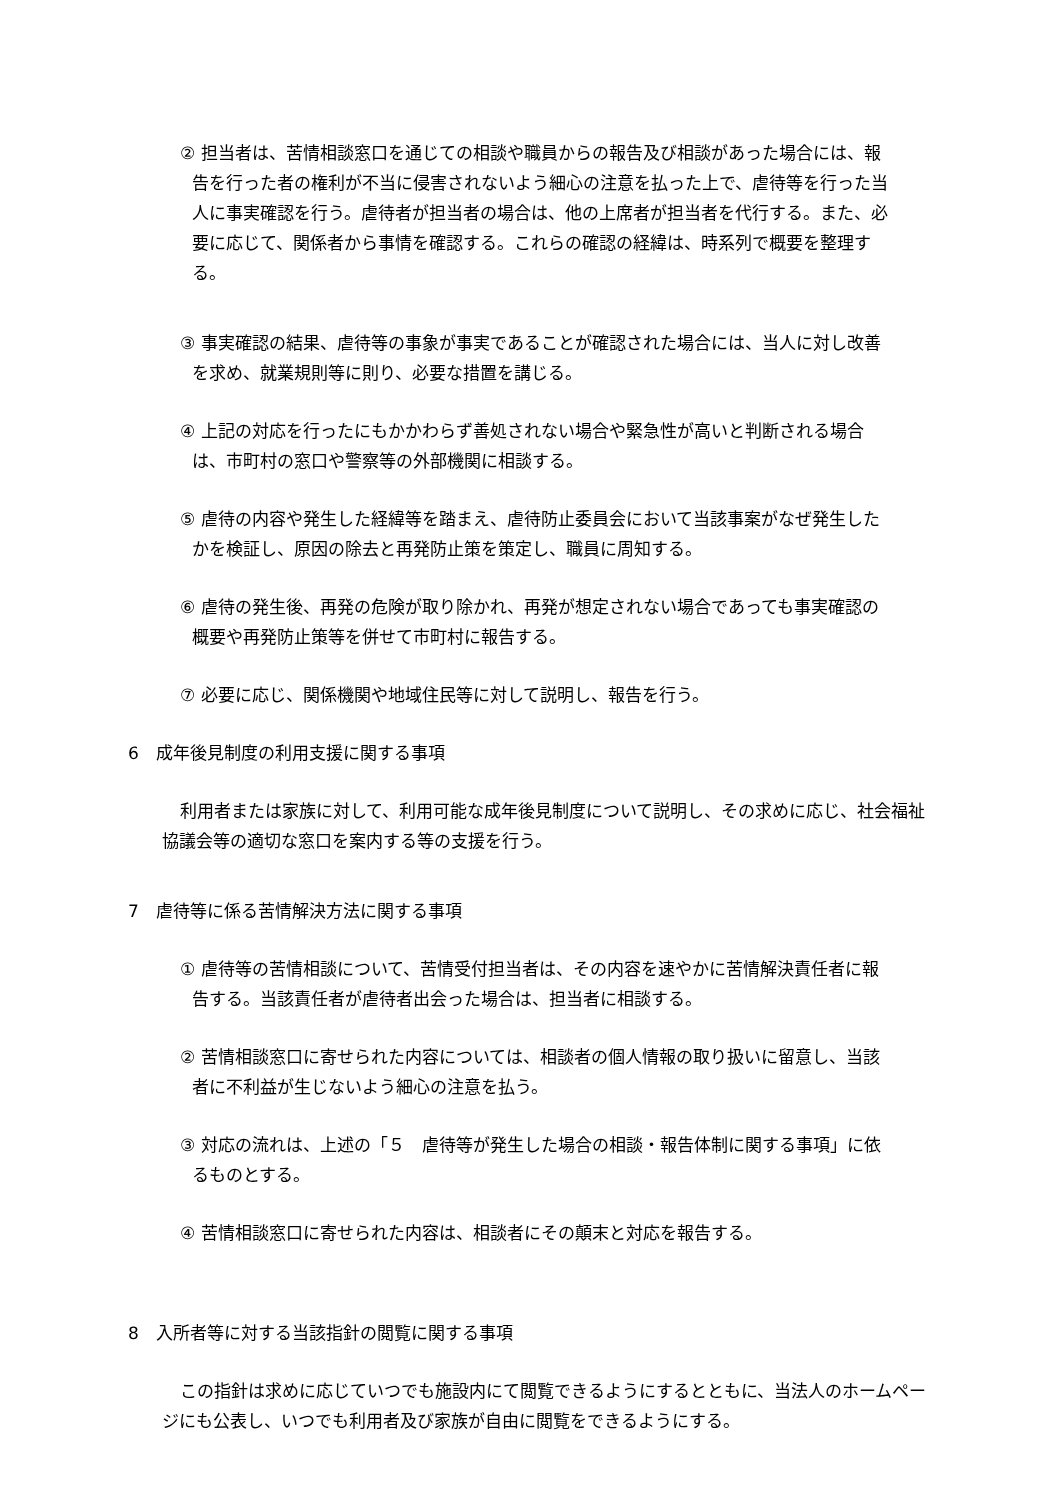② 担当者は、苦情相談窓口を通じての相談や職員からの報告及び相談があった場合には、報告を行った者の権利が不当に侵害されないよう細心の注意を払った上で、虐待等を行った当人に事実確認を行う。虐待者が担当者の場合は、他の上席者が担当者を代行する。また、必要に応じて、関係者から事情を確認する。これらの確認の経緯は、時系列で概要を整理する。
③ 事実確認の結果、虐待等の事象が事実であることが確認された場合には、当人に対し改善を求め、就業規則等に則り、必要な措置を講じる。
④ 上記の対応を行ったにもかかわらず善処されない場合や緊急性が高いと判断される場合は、市町村の窓口や警察等の外部機関に相談する。
⑤ 虐待の内容や発生した経緯等を踏まえ、虐待防止委員会において当該事案がなぜ発生したかを検証し、原因の除去と再発防止策を策定し、職員に周知する。
⑥ 虐待の発生後、再発の危険が取り除かれ、再発が想定されない場合であっても事実確認の概要や再発防止策等を併せて市町村に報告する。
⑦ 必要に応じ、関係機関や地域住民等に対して説明し、報告を行う。
6　成年後見制度の利用支援に関する事項
利用者または家族に対して、利用可能な成年後見制度について説明し、その求めに応じ、社会福祉協議会等の適切な窓口を案内する等の支援を行う。
7　虐待等に係る苦情解決方法に関する事項
① 虐待等の苦情相談について、苦情受付担当者は、その内容を速やかに苦情解決責任者に報告する。当該責任者が虐待者出会った場合は、担当者に相談する。
② 苦情相談窓口に寄せられた内容については、相談者の個人情報の取り扱いに留意し、当該者に不利益が生じないよう細心の注意を払う。
③ 対応の流れは、上述の「５　虐待等が発生した場合の相談・報告体制に関する事項」に依るものとする。
④ 苦情相談窓口に寄せられた内容は、相談者にその顛末と対応を報告する。
8　入所者等に対する当該指針の閲覧に関する事項
この指針は求めに応じていつでも施設内にて閲覧できるようにするとともに、当法人のホームページにも公表し、いつでも利用者及び家族が自由に閲覧をできるようにする。